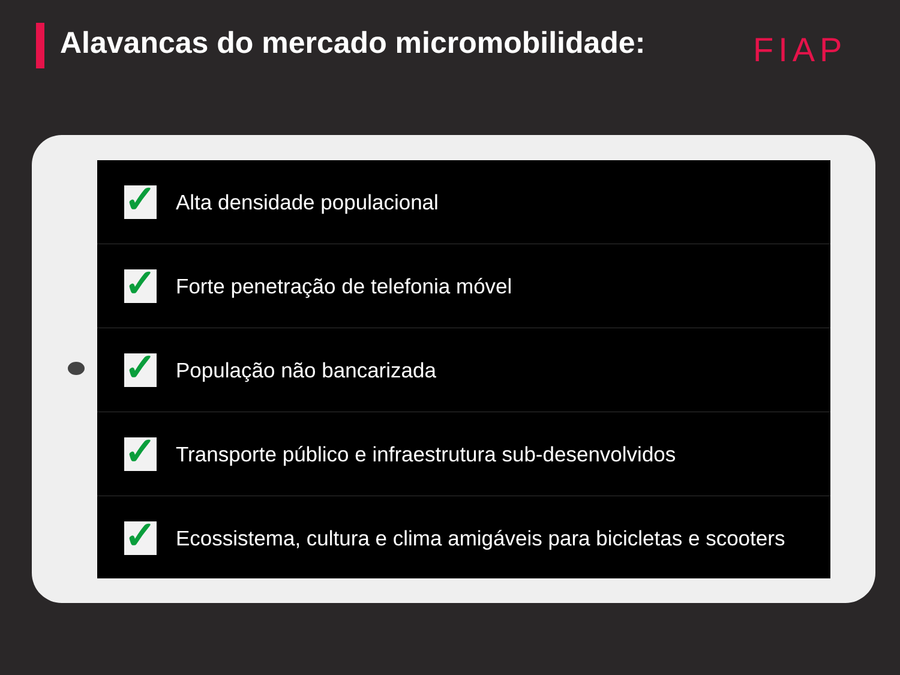Alavancas do mercado micromobilidade:
FIAP
✓
Alta densidade populacional
✓
Forte penetração de telefonia móvel
✓
População não bancarizada
✓
Transporte público e infraestrutura sub-desenvolvidos
✓
Ecossistema, cultura e clima amigáveis para bicicletas e scooters